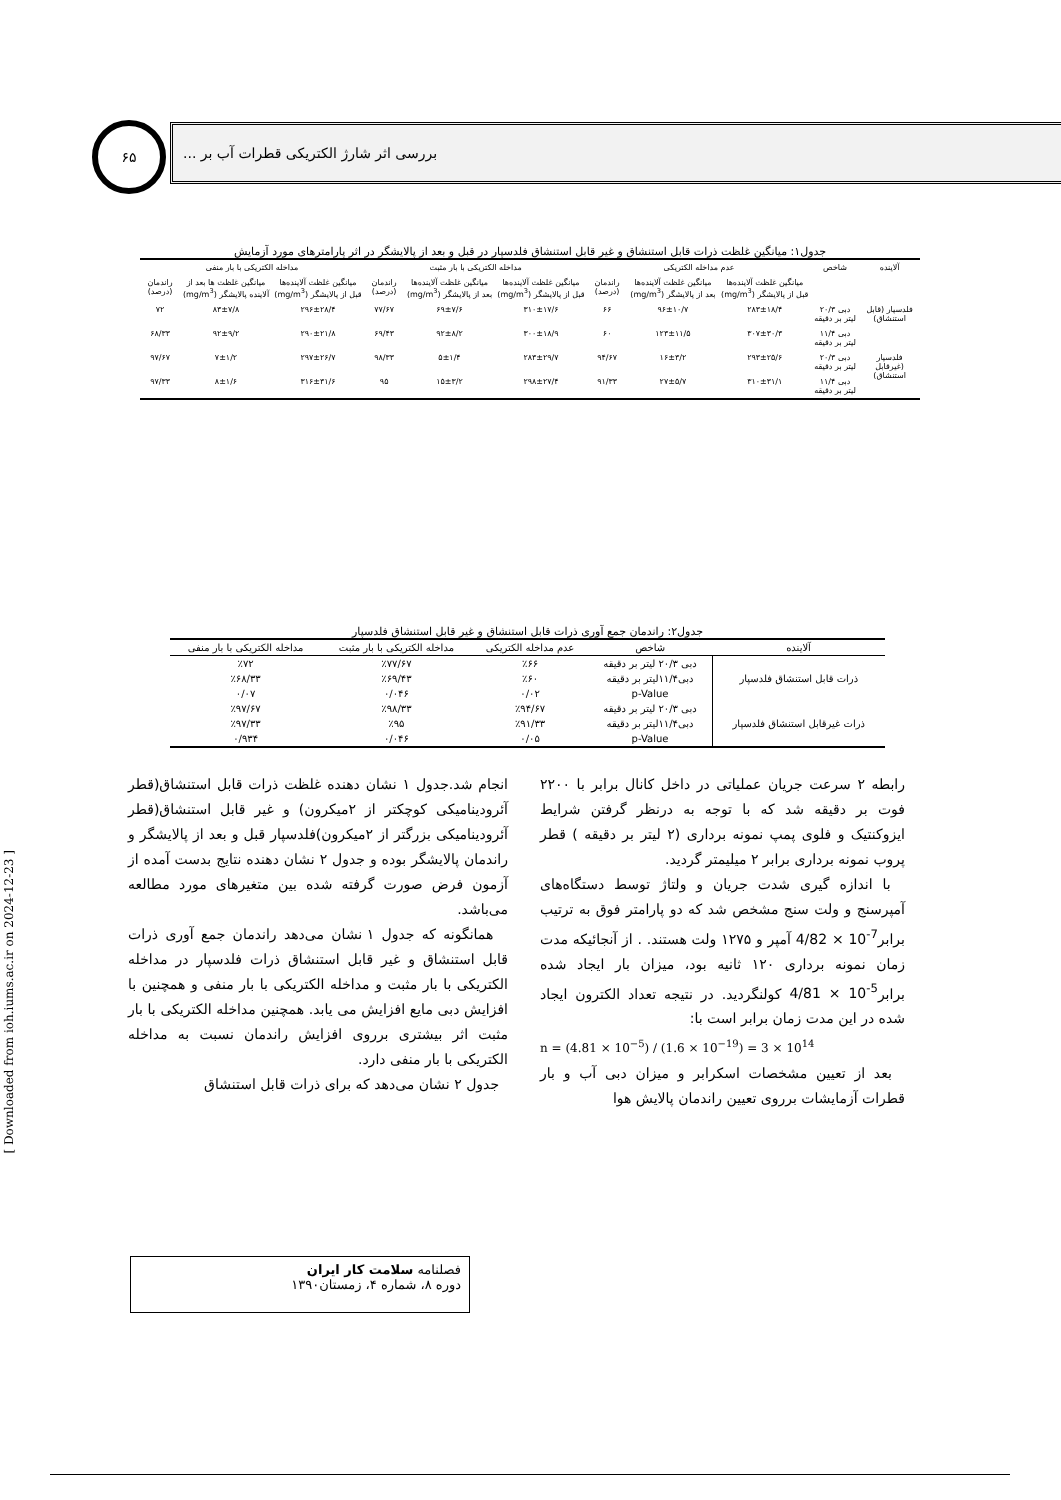۶۵ بررسی اثر شارژ الکتریکی قطرات آب بر ...
[ Downloaded from ioh.iums.ac.ir on 2024-12-23 ]
جدول۱: میانگین غلظت ذرات قابل استنشاق و غیر قابل استنشاق فلدسپار در قبل و بعد از پالایشگر در اثر پارامترهای مورد آزمایش
| آلاینده | شاخص | عدم مداخله الکتریکی | | | مداخله الکتریکی با بار مثبت | | | مداخله الکتریکی با بار منفی | | |
| --- | --- | --- | --- | --- | --- | --- | --- | --- | --- | --- |
| | | میانگین غلظت آلاینده‌ها قبل از پالایشگر (mg/m<sup>3</sup>) | میانگین غلظت آلاینده‌ها بعد از پالایشگر (mg/m<sup>3</sup>) | راندمان (درصد) | میانگین غلظت آلاینده‌ها قبل از پالایشگر (mg/m<sup>3</sup>) | میانگین غلظت آلاینده‌ها بعد از پالایشگر (mg/m<sup>3</sup>) | راندمان (درصد) | میانگین غلظت آلاینده‌ها قبل از پالایشگر (mg/m<sup>3</sup>) | میانگین غلظت ها بعد از آلاینده پالایشگر (mg/m<sup>3</sup>) | راندمان (درصد) |
| فلدسپار (قابل استنشاق) | دبی ۲۰/۳ لیتر بر دقیقه | ۲۸۳±۱۸/۴ | ۹۶±۱۰/۷ | ۶۶ | ۳۱۰±۱۷/۶ | ۶۹±۷/۶ | ۷۷/۶۷ | ۲۹۶±۲۸/۴ | ۸۳±۷/۸ | ۷۲ |
| | دبی ۱۱/۴ لیتر بر دقیقه | ۳۰۷±۳۰/۳ | ۱۲۳±۱۱/۵ | ۶۰ | ۳۰۰±۱۸/۹ | ۹۲±۸/۲ | ۶۹/۴۳ | ۲۹۰±۲۱/۸ | ۹۲±۹/۲ | ۶۸/۳۳ |
| فلدسپار (غیرقابل استنشاق) | دبی ۲۰/۳ لیتر بر دقیقه | ۲۹۳±۲۵/۶ | ۱۶±۳/۲ | ۹۴/۶۷ | ۲۸۳±۲۹/۷ | ۵±۱/۴ | ۹۸/۳۳ | ۲۹۷±۲۶/۷ | ۷±۱/۲ | ۹۷/۶۷ |
| | دبی ۱۱/۴ لیتر بر دقیقه | ۳۱۰±۳۱/۱ | ۲۷±۵/۷ | ۹۱/۳۳ | ۲۹۸±۲۷/۴ | ۱۵±۳/۲ | ۹۵ | ۳۱۶±۳۱/۶ | ۸±۱/۶ | ۹۷/۳۳ |
جدول۲: راندمان جمع آوری ذرات قابل استنشاق و غیر قابل استنشاق فلدسپار
| آلاینده | شاخص | عدم مداخله الکتریکی | مداخله الکتریکی با بار مثبت | مداخله الکتریکی با بار منفی |
| --- | --- | --- | --- | --- |
| ذرات قابل استنشاق فلدسپار | دبی ۲۰/۳ لیتر بر دقیقه | ٪۶۶ | ٪۷۷/۶۷ | ٪۷۲ |
| | دبی۱۱/۴لیتر بر دقیقه | ٪۶۰ | ٪۶۹/۴۳ | ٪۶۸/۳۳ |
| | p-Value | ۰/۰۲ | ۰/۰۴۶ | ۰/۰۷ |
| ذرات غیرقابل استنشاق فلدسپار | دبی ۲۰/۳ لیتر بر دقیقه | ٪۹۴/۶۷ | ٪۹۸/۳۳ | ٪۹۷/۶۷ |
| | دبی۱۱/۴لیتر بر دقیقه | ٪۹۱/۳۳ | ٪۹۵ | ٪۹۷/۳۳ |
| | p-Value | ۰/۰۵ | ۰/۰۴۶ | ۰/۹۳۴ |
رابطه ۲ سرعت جریان عملیاتی در داخل کانال برابر با ۲۲۰۰ فوت بر دقیقه شد که با توجه به درنظر گرفتن شرایط ایزوکنتیک و فلوی پمپ نمونه برداری (۲ لیتر بر دقیقه ) قطر پروب نمونه برداری برابر ۲ میلیمتر گردید.
با اندازه گیری شدت جریان و ولتاژ توسط دستگاه‌های آمپرسنج و ولت سنج مشخص شد که دو پارامتر فوق به ترتیب برابر4/82 × 10<sup>-7</sup> آمپر و ۱۲۷۵ ولت هستند. . از آنجائیکه مدت زمان نمونه برداری ۱۲۰ ثانیه بود، میزان بار ایجاد شده برابر4/81 × 10<sup>-5</sup> کولنگردید. در نتیجه تعداد الکترون ایجاد شده در این مدت زمان برابر است با:
n = (4.81 × 10<sup>−5</sup>) / (1.6 × 10<sup>−19</sup>) = 3 × 10<sup>14</sup>
بعد از تعیین مشخصات اسکرابر و میزان دبی آب و بار قطرات آزمایشات برروی تعیین راندمان پالایش هوا
انجام شد.جدول ۱ نشان دهنده غلظت ذرات قابل استنشاق(قطر آئرودینامیکی کوچکتر از ۲میکرون) و غیر قابل استنشاق(قطر آئرودینامیکی بزرگتر از ۲میکرون)فلدسپار قبل و بعد از پالایشگر و راندمان پالایشگر بوده و جدول ۲ نشان دهنده نتایج بدست آمده از آزمون فرض صورت گرفته شده بین متغیرهای مورد مطالعه می‌باشد.
همانگونه که جدول ۱ نشان می‌دهد راندمان جمع آوری ذرات قابل استنشاق و غیر قابل استنشاق ذرات فلدسپار در مداخله الکتریکی با بار مثبت و مداخله الکتریکی با بار منفی و همچنین با افزایش دبی مایع افزایش می یابد. همچنین مداخله الکتریکی با بار مثبت اثر بیشتری برروی افزایش راندمان نسبت به مداخله الکتریکی با بار منفی دارد.
جدول ۲ نشان می‌دهد که برای ذرات قابل استنشاق
فصلنامه سلامت کار ایران
دوره ۸، شماره ۴، زمستان۱۳۹۰